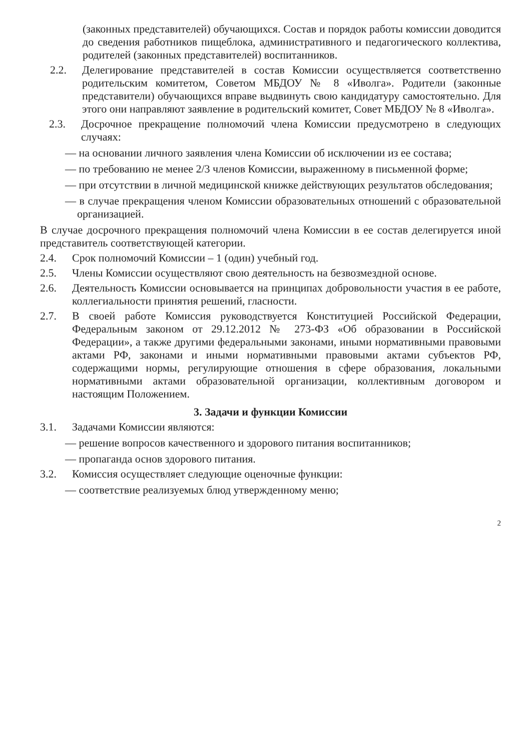(законных представителей) обучающихся. Состав и порядок работы комиссии доводится до сведения работников пищеблока, административного и педагогического коллектива, родителей (законных представителей) воспитанников.
2.2. Делегирование представителей в состав Комиссии осуществляется соответственно родительским комитетом, Советом МБДОУ № 8 «Иволга». Родители (законные представители) обучающихся вправе выдвинуть свою кандидатуру самостоятельно. Для этого они направляют заявление в родительский комитет, Совет МБДОУ № 8 «Иволга».
2.3. Досрочное прекращение полномочий члена Комиссии предусмотрено в следующих случаях:
— на основании личного заявления члена Комиссии об исключении из ее состава;
— по требованию не менее 2/3 членов Комиссии, выраженному в письменной форме;
— при отсутствии в личной медицинской книжке действующих результатов обследования;
— в случае прекращения членом Комиссии образовательных отношений с образовательной организацией.
В случае досрочного прекращения полномочий члена Комиссии в ее состав делегируется иной представитель соответствующей категории.
2.4. Срок полномочий Комиссии – 1 (один) учебный год.
2.5. Члены Комиссии осуществляют свою деятельность на безвозмездной основе.
2.6. Деятельность Комиссии основывается на принципах добровольности участия в ее работе, коллегиальности принятия решений, гласности.
2.7. В своей работе Комиссия руководствуется Конституцией Российской Федерации, Федеральным законом от 29.12.2012 № 273-ФЗ «Об образовании в Российской Федерации», а также другими федеральными законами, иными нормативными правовыми актами РФ, законами и иными нормативными правовыми актами субъектов РФ, содержащими нормы, регулирующие отношения в сфере образования, локальными нормативными актами образовательной организации, коллективным договором и настоящим Положением.
3. Задачи и функции Комиссии
3.1. Задачами Комиссии являются:
— решение вопросов качественного и здорового питания воспитанников;
— пропаганда основ здорового питания.
3.2. Комиссия осуществляет следующие оценочные функции:
— соответствие реализуемых блюд утвержденному меню;
2